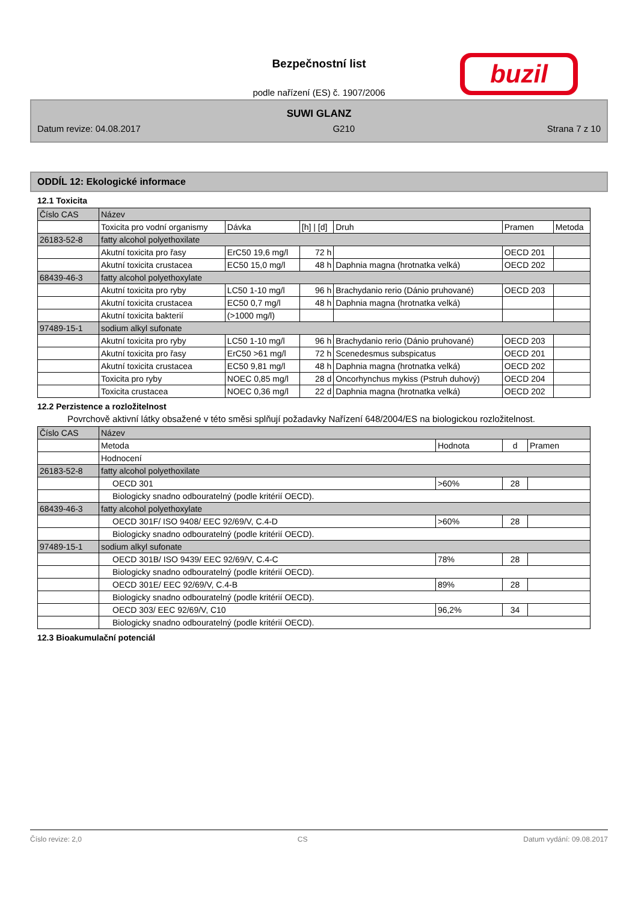Bezpečnostní list
podle nařízení (ES) č. 1907/2006
buzil
SUWI GLANZ
Datum revize: 04.08.2017 G210 Strana 7 z 10
ODDÍL 12: Ekologické informace
12.1 Toxicita
| Číslo CAS | Název | | | | | |
| | Toxicita pro vodní organismy | Dávka | [h] / [d] | Druh | Pramen | Metoda |
| 26183-52-8 | fatty alcohol polyethoxilate | | | | | |
| | Akutní toxicita pro řasy | ErC50 19,6 mg/l | 72 h | | OECD 201 | |
| | Akutní toxicita crustacea | EC50 15,0 mg/l | 48 h | Daphnia magna (hrotnatka velká) | OECD 202 | |
| 68439-46-3 | fatty alcohol polyethoxylate | | | | | |
| | Akutní toxicita pro ryby | LC50 1-10 mg/l | 96 h | Brachydanio rerio (Dánio pruhované) | OECD 203 | |
| | Akutní toxicita crustacea | EC50 0,7 mg/l | 48 h | Daphnia magna (hrotnatka velká) | | |
| | Akutní toxicita bakterií | (>1000 mg/l) | | | | |
| 97489-15-1 | sodium alkyl sufonate | | | | | |
| | Akutní toxicita pro ryby | LC50 1-10 mg/l | 96 h | Brachydanio rerio (Dánio pruhované) | OECD 203 | |
| | Akutní toxicita pro řasy | ErC50 >61 mg/l | 72 h | Scenedesmus subspicatus | OECD 201 | |
| | Akutní toxicita crustacea | EC50 9,81 mg/l | 48 h | Daphnia magna (hrotnatka velká) | OECD 202 | |
| | Toxicita pro ryby | NOEC 0,85 mg/l | 28 d | Oncorhynchus mykiss (Pstruh duhový) | OECD 204 | |
| | Toxicita crustacea | NOEC 0,36 mg/l | 22 d | Daphnia magna (hrotnatka velká) | OECD 202 | |
12.2 Perzistence a rozložitelnost
Povrchově aktivní látky obsažené v této směsi splňují požadavky Nařízení 648/2004/ES na biologickou rozložitelnost.
| Číslo CAS | Název | | | |
| | Metoda | Hodnota | d | Pramen |
| | Hodnocení | | | |
| 26183-52-8 | fatty alcohol polyethoxilate | | | |
| | OECD 301 | >60% | 28 | |
| | Biologicky snadno odbouratelný (podle kritérií OECD). | | | |
| 68439-46-3 | fatty alcohol polyethoxylate | | | |
| | OECD 301F/ ISO 9408/ EEC 92/69/V, C.4-D | >60% | 28 | |
| | Biologicky snadno odbouratelný (podle kritérií OECD). | | | |
| 97489-15-1 | sodium alkyl sufonate | | | |
| | OECD 301B/ ISO 9439/ EEC 92/69/V, C.4-C | 78% | 28 | |
| | Biologicky snadno odbouratelný (podle kritérií OECD). | | | |
| | OECD 301E/ EEC 92/69/V, C.4-B | 89% | 28 | |
| | Biologicky snadno odbouratelný (podle kritérií OECD). | | | |
| | OECD 303/ EEC 92/69/V, C10 | 96,2% | 34 | |
| | Biologicky snadno odbouratelný (podle kritérií OECD). | | | |
12.3 Bioakumulační potenciál
Číslo revize: 2,0 CS Datum vydání: 09.08.2017